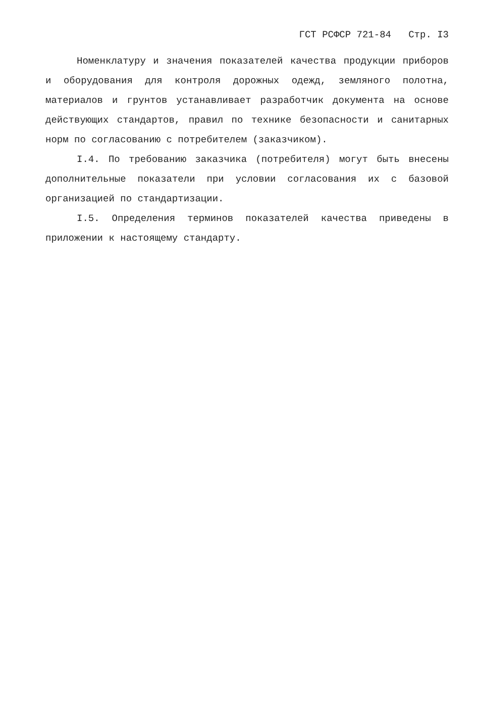ГСТ РСФСР 721-84 Стр. I3
Номенклатуру и значения показателей качества продукции приборов и оборудования для контроля дорожных одежд, земляного полотна, материалов и грунтов устанавливает разработчик документа на основе действующих стандартов, правил по технике безопасности и санитарных норм по согласованию с потребителем (заказчиком).
I.4. По требованию заказчика (потребителя) могут быть внесены дополнительные показатели при условии согласования их с базовой организацией по стандартизации.
I.5. Определения терминов показателей качества приведены в приложении к настоящему стандарту.